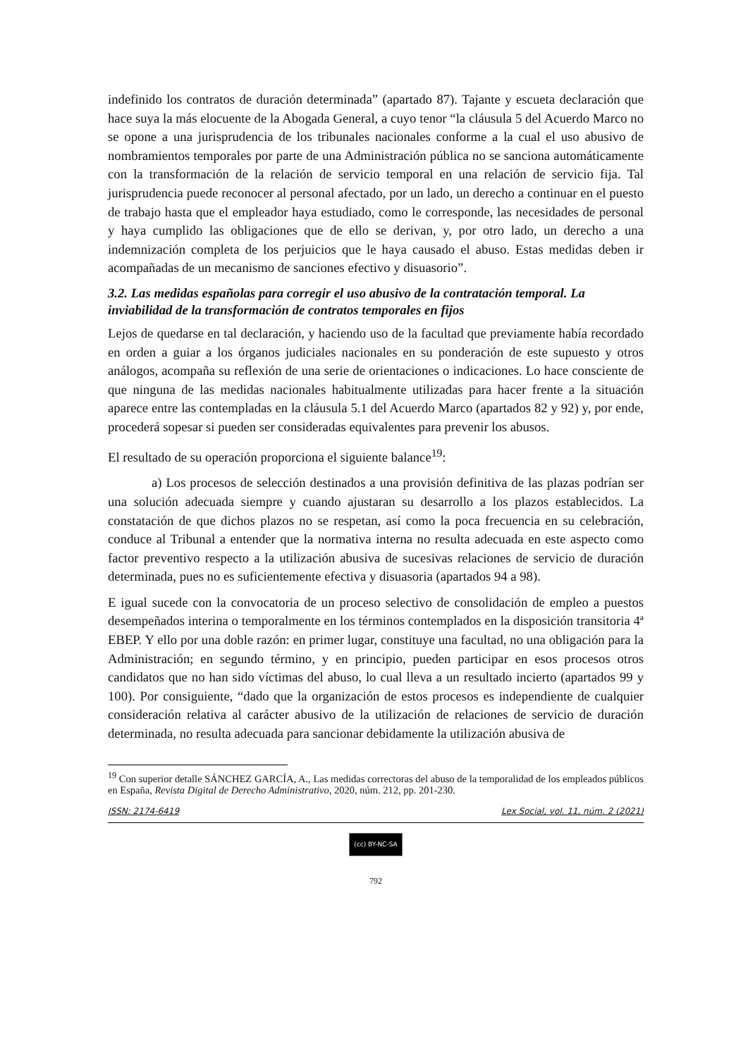indefinido los contratos de duración determinada” (apartado 87). Tajante y escueta declaración que hace suya la más elocuente de la Abogada General, a cuyo tenor “la cláusula 5 del Acuerdo Marco no se opone a una jurisprudencia de los tribunales nacionales conforme a la cual el uso abusivo de nombramientos temporales por parte de una Administración pública no se sanciona automáticamente con la transformación de la relación de servicio temporal en una relación de servicio fija. Tal jurisprudencia puede reconocer al personal afectado, por un lado, un derecho a continuar en el puesto de trabajo hasta que el empleador haya estudiado, como le corresponde, las necesidades de personal y haya cumplido las obligaciones que de ello se derivan, y, por otro lado, un derecho a una indemnización completa de los perjuicios que le haya causado el abuso. Estas medidas deben ir acompañadas de un mecanismo de sanciones efectivo y disuasorio”.
3.2. Las medidas españolas para corregir el uso abusivo de la contratación temporal. La inviabilidad de la transformación de contratos temporales en fijos
Lejos de quedarse en tal declaración, y haciendo uso de la facultad que previamente había recordado en orden a guiar a los órganos judiciales nacionales en su ponderación de este supuesto y otros análogos, acompaña su reflexión de una serie de orientaciones o indicaciones. Lo hace consciente de que ninguna de las medidas nacionales habitualmente utilizadas para hacer frente a la situación aparece entre las contempladas en la cláusula 5.1 del Acuerdo Marco (apartados 82 y 92) y, por ende, procederá sopesar si pueden ser consideradas equivalentes para prevenir los abusos.
El resultado de su operación proporciona el siguiente balance<sup>19</sup>:
a) Los procesos de selección destinados a una provisión definitiva de las plazas podrían ser una solución adecuada siempre y cuando ajustaran su desarrollo a los plazos establecidos. La constatación de que dichos plazos no se respetan, así como la poca frecuencia en su celebración, conduce al Tribunal a entender que la normativa interna no resulta adecuada en este aspecto como factor preventivo respecto a la utilización abusiva de sucesivas relaciones de servicio de duración determinada, pues no es suficientemente efectiva y disuasoria (apartados 94 a 98).
E igual sucede con la convocatoria de un proceso selectivo de consolidación de empleo a puestos desempeñados interina o temporalmente en los términos contemplados en la disposición transitoria 4ª EBEP. Y ello por una doble razón: en primer lugar, constituye una facultad, no una obligación para la Administración; en segundo término, y en principio, pueden participar en esos procesos otros candidatos que no han sido víctimas del abuso, lo cual lleva a un resultado incierto (apartados 99 y 100). Por consiguiente, “dado que la organización de estos procesos es independiente de cualquier consideración relativa al carácter abusivo de la utilización de relaciones de servicio de duración determinada, no resulta adecuada para sancionar debidamente la utilización abusiva de
<sup>19</sup> Con superior detalle SÁNCHEZ GARCÍA, A., Las medidas correctoras del abuso de la temporalidad de los empleados públicos en España, Revista Digital de Derecho Administrativo, 2020, núm. 212, pp. 201-230.
ISSN: 2174-6419 Lex Social, vol. 11, núm. 2 (2021)
(cc) BY-NC-SA
792